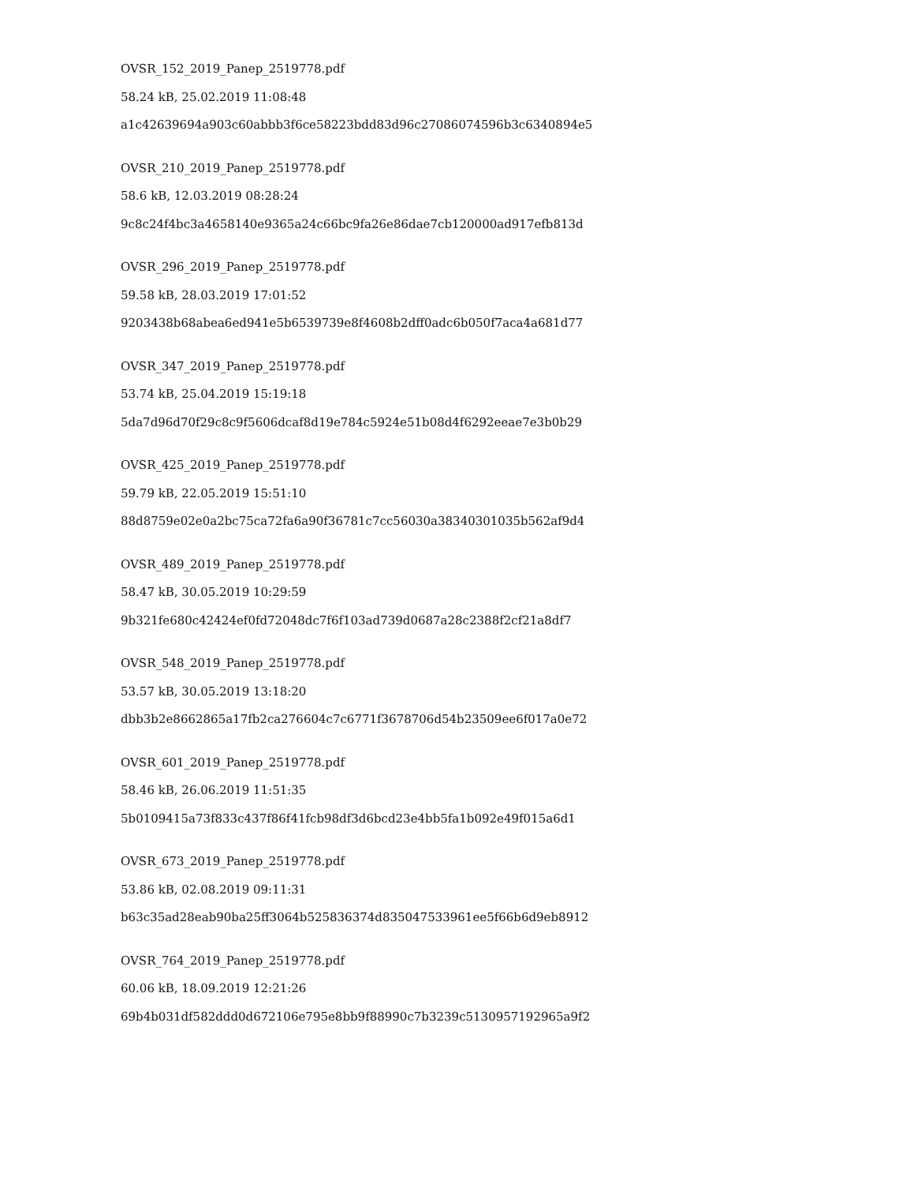OVSR_152_2019_Panep_2519778.pdf
58.24 kB, 25.02.2019 11:08:48
a1c42639694a903c60abbb3f6ce58223bdd83d96c27086074596b3c6340894e5
OVSR_210_2019_Panep_2519778.pdf
58.6 kB, 12.03.2019 08:28:24
9c8c24f4bc3a4658140e9365a24c66bc9fa26e86dae7cb120000ad917efb813d
OVSR_296_2019_Panep_2519778.pdf
59.58 kB, 28.03.2019 17:01:52
9203438b68abea6ed941e5b6539739e8f4608b2dff0adc6b050f7aca4a681d77
OVSR_347_2019_Panep_2519778.pdf
53.74 kB, 25.04.2019 15:19:18
5da7d96d70f29c8c9f5606dcaf8d19e784c5924e51b08d4f6292eeae7e3b0b29
OVSR_425_2019_Panep_2519778.pdf
59.79 kB, 22.05.2019 15:51:10
88d8759e02e0a2bc75ca72fa6a90f36781c7cc56030a38340301035b562af9d4
OVSR_489_2019_Panep_2519778.pdf
58.47 kB, 30.05.2019 10:29:59
9b321fe680c42424ef0fd72048dc7f6f103ad739d0687a28c2388f2cf21a8df7
OVSR_548_2019_Panep_2519778.pdf
53.57 kB, 30.05.2019 13:18:20
dbb3b2e8662865a17fb2ca276604c7c6771f3678706d54b23509ee6f017a0e72
OVSR_601_2019_Panep_2519778.pdf
58.46 kB, 26.06.2019 11:51:35
5b0109415a73f833c437f86f41fcb98df3d6bcd23e4bb5fa1b092e49f015a6d1
OVSR_673_2019_Panep_2519778.pdf
53.86 kB, 02.08.2019 09:11:31
b63c35ad28eab90ba25ff3064b525836374d835047533961ee5f66b6d9eb8912
OVSR_764_2019_Panep_2519778.pdf
60.06 kB, 18.09.2019 12:21:26
69b4b031df582ddd0d672106e795e8bb9f88990c7b3239c5130957192965a9f2